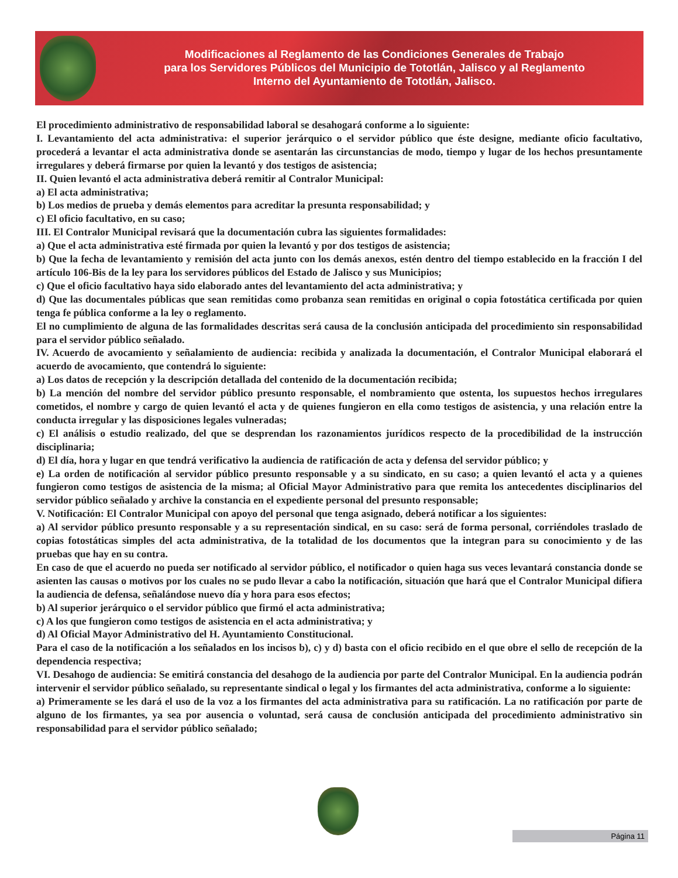Modificaciones al Reglamento de las Condiciones Generales de Trabajo
para los Servidores Públicos del Municipio de Tototlán, Jalisco y al Reglamento
Interno del Ayuntamiento de Tototlán, Jalisco.
El procedimiento administrativo de responsabilidad laboral se desahogará conforme a lo siguiente:
I. Levantamiento del acta administrativa: el superior jerárquico o el servidor público que éste designe, mediante oficio facultativo, procederá a levantar el acta administrativa donde se asentarán las circunstancias de modo, tiempo y lugar de los hechos presuntamente irregulares y deberá firmarse por quien la levantó y dos testigos de asistencia;
II. Quien levantó el acta administrativa deberá remitir al Contralor Municipal:
a) El acta administrativa;
b) Los medios de prueba y demás elementos para acreditar la presunta responsabilidad; y
c) El oficio facultativo, en su caso;
III. El Contralor Municipal revisará que la documentación cubra las siguientes formalidades:
a) Que el acta administrativa esté firmada por quien la levantó y por dos testigos de asistencia;
b) Que la fecha de levantamiento y remisión del acta junto con los demás anexos, estén dentro del tiempo establecido en la fracción I del artículo 106-Bis de la ley para los servidores públicos del Estado de Jalisco y sus Municipios;
c) Que el oficio facultativo haya sido elaborado antes del levantamiento del acta administrativa; y
d) Que las documentales públicas que sean remitidas como probanza sean remitidas en original o copia fotostática certificada por quien tenga fe pública conforme a la ley o reglamento.
El no cumplimiento de alguna de las formalidades descritas será causa de la conclusión anticipada del procedimiento sin responsabilidad para el servidor público señalado.
IV. Acuerdo de avocamiento y señalamiento de audiencia: recibida y analizada la documentación, el Contralor Municipal elaborará el acuerdo de avocamiento, que contendrá lo siguiente:
a) Los datos de recepción y la descripción detallada del contenido de la documentación recibida;
b) La mención del nombre del servidor público presunto responsable, el nombramiento que ostenta, los supuestos hechos irregulares cometidos, el nombre y cargo de quien levantó el acta y de quienes fungieron en ella como testigos de asistencia, y una relación entre la conducta irregular y las disposiciones legales vulneradas;
c) El análisis o estudio realizado, del que se desprendan los razonamientos jurídicos respecto de la procedibilidad de la instrucción disciplinaria;
d) El día, hora y lugar en que tendrá verificativo la audiencia de ratificación de acta y defensa del servidor público; y
e) La orden de notificación al servidor público presunto responsable y a su sindicato, en su caso; a quien levantó el acta y a quienes fungieron como testigos de asistencia de la misma; al Oficial Mayor Administrativo para que remita los antecedentes disciplinarios del servidor público señalado y archive la constancia en el expediente personal del presunto responsable;
V. Notificación: El Contralor Municipal con apoyo del personal que tenga asignado, deberá notificar a los siguientes:
a) Al servidor público presunto responsable y a su representación sindical, en su caso: será de forma personal, corriéndoles traslado de copias fotostáticas simples del acta administrativa, de la totalidad de los documentos que la integran para su conocimiento y de las pruebas que hay en su contra.
En caso de que el acuerdo no pueda ser notificado al servidor público, el notificador o quien haga sus veces levantará constancia donde se asienten las causas o motivos por los cuales no se pudo llevar a cabo la notificación, situación que hará que el Contralor Municipal difiera la audiencia de defensa, señalándose nuevo día y hora para esos efectos;
b) Al superior jerárquico o el servidor público que firmó el acta administrativa;
c) A los que fungieron como testigos de asistencia en el acta administrativa; y
d) Al Oficial Mayor Administrativo del H. Ayuntamiento Constitucional.
Para el caso de la notificación a los señalados en los incisos b), c) y d) basta con el oficio recibido en el que obre el sello de recepción de la dependencia respectiva;
VI. Desahogo de audiencia: Se emitirá constancia del desahogo de la audiencia por parte del Contralor Municipal. En la audiencia podrán intervenir el servidor público señalado, su representante sindical o legal y los firmantes del acta administrativa, conforme a lo siguiente:
a) Primeramente se les dará el uso de la voz a los firmantes del acta administrativa para su ratificación. La no ratificación por parte de alguno de los firmantes, ya sea por ausencia o voluntad, será causa de conclusión anticipada del procedimiento administrativo sin responsabilidad para el servidor público señalado;
Página 11